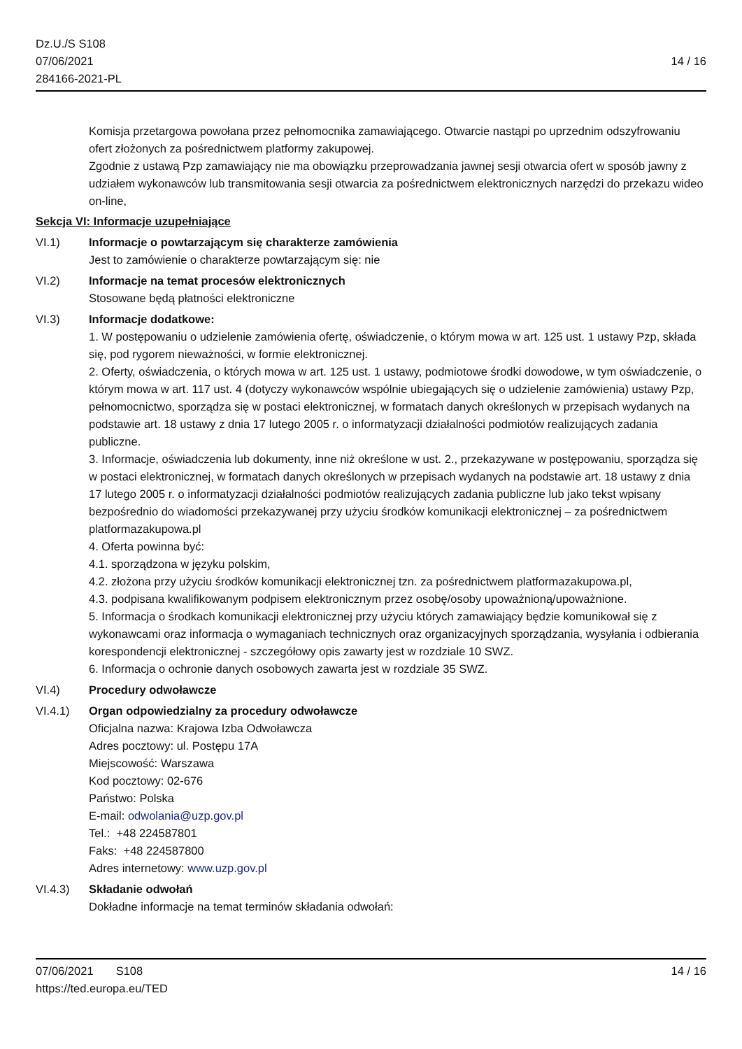Dz.U./S S108
07/06/2021
284166-2021-PL
14 / 16
Komisja przetargowa powołana przez pełnomocnika zamawiającego. Otwarcie nastąpi po uprzednim odszyfrowaniu ofert złożonych za pośrednictwem platformy zakupowej.
Zgodnie z ustawą Pzp zamawiający nie ma obowiązku przeprowadzania jawnej sesji otwarcia ofert w sposób jawny z udziałem wykonawców lub transmitowania sesji otwarcia za pośrednictwem elektronicznych narzędzi do przekazu wideo on-line,
Sekcja VI: Informacje uzupełniające
VI.1) Informacje o powtarzającym się charakterze zamówienia
Jest to zamówienie o charakterze powtarzającym się: nie
VI.2) Informacje na temat procesów elektronicznych
Stosowane będą płatności elektroniczne
VI.3) Informacje dodatkowe:
1. W postępowaniu o udzielenie zamówienia ofertę, oświadczenie, o którym mowa w art. 125 ust. 1 ustawy Pzp, składa się, pod rygorem nieważności, w formie elektronicznej.
2. Oferty, oświadczenia, o których mowa w art. 125 ust. 1 ustawy, podmiotowe środki dowodowe, w tym oświadczenie, o którym mowa w art. 117 ust. 4 (dotyczy wykonawców wspólnie ubiegających się o udzielenie zamówienia) ustawy Pzp, pełnomocnictwo, sporządza się w postaci elektronicznej, w formatach danych określonych w przepisach wydanych na podstawie art. 18 ustawy z dnia 17 lutego 2005 r. o informatyzacji działalności podmiotów realizujących zadania publiczne.
3. Informacje, oświadczenia lub dokumenty, inne niż określone w ust. 2., przekazywane w postępowaniu, sporządza się w postaci elektronicznej, w formatach danych określonych w przepisach wydanych na podstawie art. 18 ustawy z dnia 17 lutego 2005 r. o informatyzacji działalności podmiotów realizujących zadania publiczne lub jako tekst wpisany bezpośrednio do wiadomości przekazywanej przy użyciu środków komunikacji elektronicznej – za pośrednictwem platformazakupowa.pl
4. Oferta powinna być:
4.1. sporządzona w języku polskim,
4.2. złożona przy użyciu środków komunikacji elektronicznej tzn. za pośrednictwem platformazakupowa.pl,
4.3. podpisana kwalifikowanym podpisem elektronicznym przez osobę/osoby upoważnioną/upoważnione.
5. Informacja o środkach komunikacji elektronicznej przy użyciu których zamawiający będzie komunikował się z wykonawcami oraz informacja o wymaganiach technicznych oraz organizacyjnych sporządzania, wysyłania i odbierania korespondencji elektronicznej - szczegółowy opis zawarty jest w rozdziale 10 SWZ.
6. Informacja o ochronie danych osobowych zawarta jest w rozdziale 35 SWZ.
VI.4) Procedury odwoławcze
VI.4.1) Organ odpowiedzialny za procedury odwoławcze
Oficjalna nazwa: Krajowa Izba Odwoławcza
Adres pocztowy: ul. Postępu 17A
Miejscowość: Warszawa
Kod pocztowy: 02-676
Państwo: Polska
E-mail: odwolania@uzp.gov.pl
Tel.: +48 224587801
Faks: +48 224587800
Adres internetowy: www.uzp.gov.pl
VI.4.3) Składanie odwołań
Dokładne informacje na temat terminów składania odwołań:
07/06/2021 S108
https://ted.europa.eu/TED
14 / 16